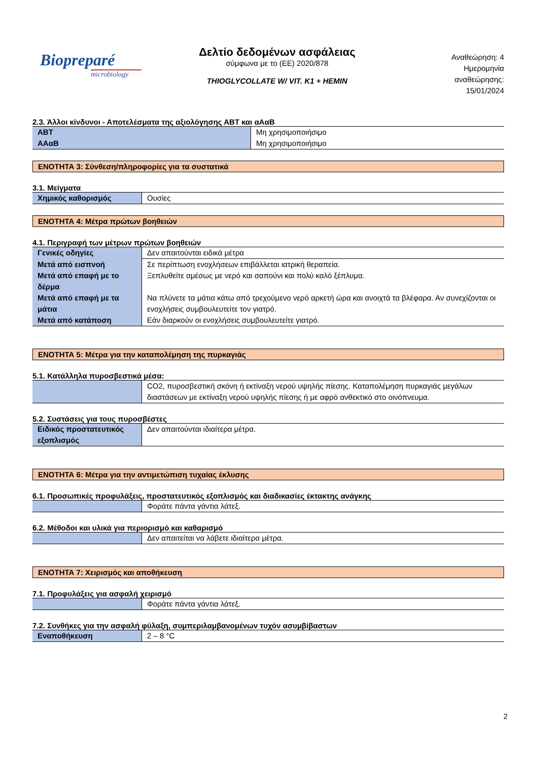Biopreparé
microbiology
Δελτίο δεδομένων ασφάλειας
σύμφωνα με το (ΕΕ) 2020/878
THIOGLYCOLLATE W/ VIT. K1 + HEMIN
Αναθεώρηση: 4
Ημερομηνία
αναθεώρησης:
15/01/2024
2.3. Άλλοι κίνδυνοι - Αποτελέσματα της αξιολόγησης ΑΒΤ και αΑαΒ
| ΑΒΤ | Μη χρησιμοποιήσιμο |
| ΑΑαΒ | Μη χρησιμοποιήσιμο |
ΕΝΟΤΗΤΑ 3: Σύνθεση/πληροφορίες για τα συστατικά
3.1. Μείγματα
| Χημικός καθορισμός | Ουσίες |
ΕΝΟΤΗΤΑ 4: Μέτρα πρώτων βοηθειών
4.1. Περιγραφή των μέτρων πρώτων βοηθειών
| Γενικές οδηγίες | Δεν απαιτούνται ειδικά μέτρα |
| Μετά από εισπνοή | Σε περίπτωση ενοχλήσεων επιβάλλεται ιατρική θεραπεία. |
| Μετά από επαφή με το δέρμα | Ξεπλυθείτε αμέσως με νερό και σαπούνι και πολύ καλό ξέπλυμα. |
| Μετά από επαφή με τα μάτια | Να πλύνετε τα μάτια κάτω από τρεχούμενο νερό αρκετή ώρα και ανοιχτά τα βλέφαρα. Αν συνεχίζονται οι ενοχλήσεις συμβουλευτείτε τον γιατρό. |
| Μετά από κατάποση | Εάν διαρκούν οι ενοχλήσεις συμβουλευτείτε γιατρό. |
ΕΝΟΤΗΤΑ 5: Μέτρα για την καταπολέμηση της πυρκαγιάς
5.1. Κατάλληλα πυροσβεστικά μέσα:
| | CO2, πυροσβεστική σκόνη ή εκτίναξη νερού υψηλής πίεσης. Καταπολέμηση πυρκαγιάς μεγάλων διαστάσεων με εκτίναξη νερού υψηλής πίεσης ή με αφρό ανθεκτικό στο οινόπνευμα. |
5.2. Συστάσεις για τους πυροσβέστες
| Ειδικός προστατευτικός εξοπλισμός | Δεν απαιτούνται ιδιαίτερα μέτρα. |
ΕΝΟΤΗΤΑ 6: Μέτρα για την αντιμετώπιση τυχαίας έκλυσης
6.1. Προσωπικές προφυλάξεις, προστατευτικός εξοπλισμός και διαδικασίες έκτακτης ανάγκης
| | Φοράτε πάντα γάντια λάτεξ. |
6.2. Μέθοδοι και υλικά για περιορισμό και καθαρισμό
| | Δεν απαιτείται να λάβετε ιδιαίτερα μέτρα. |
ΕΝΟΤΗΤΑ 7: Χειρισμός και αποθήκευση
7.1. Προφυλάξεις για ασφαλή χειρισμό
| | Φοράτε πάντα γάντια λάτεξ. |
7.2. Συνθήκες για την ασφαλή φύλαξη, συμπεριλαμβανομένων τυχόν ασυμβίβαστων
| Εναποθήκευση | 2 – 8 °C |
2